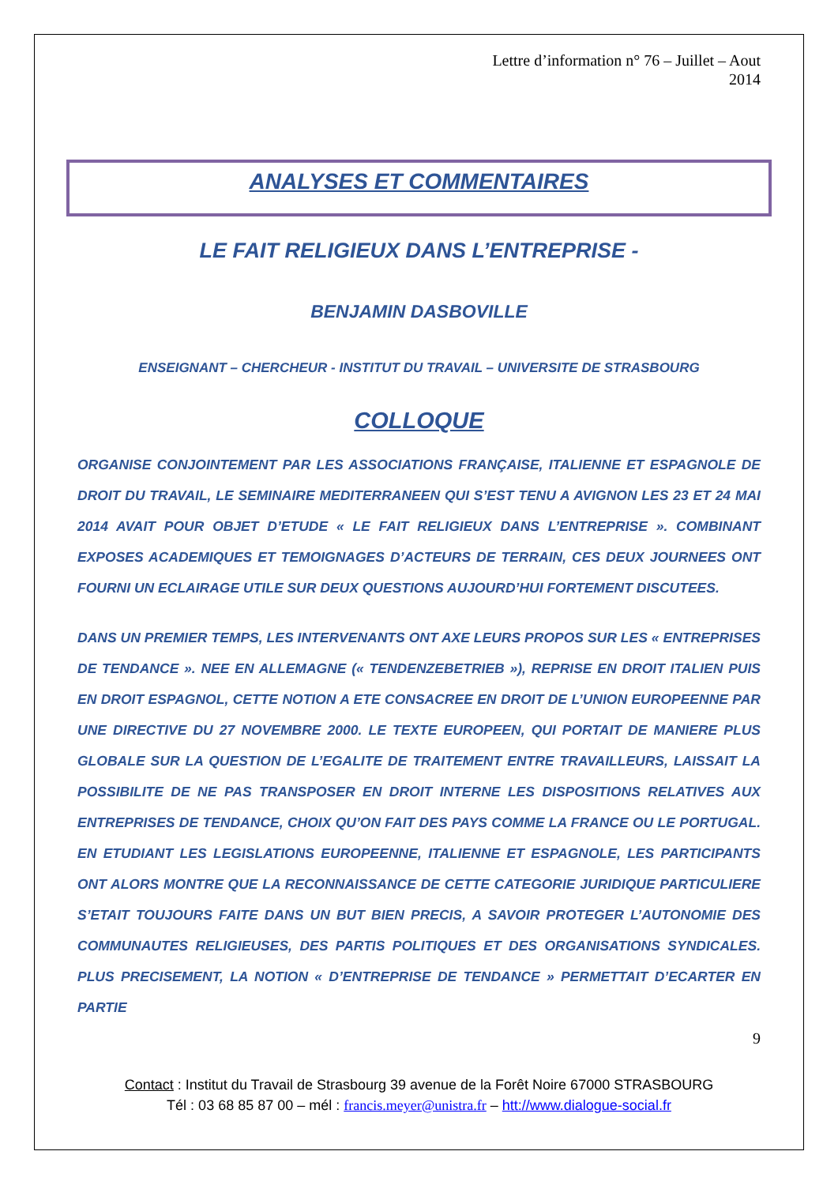Lettre d’information n° 76 – Juillet – Aout
2014
ANALYSES ET COMMENTAIRES
LE FAIT RELIGIEUX DANS L’ENTREPRISE -
BENJAMIN DASBOVILLE
ENSEIGNANT – CHERCHEUR - INSTITUT DU TRAVAIL – UNIVERSITE DE STRASBOURG
COLLOQUE
ORGANISE CONJOINTEMENT PAR LES ASSOCIATIONS FRANÇAISE, ITALIENNE ET ESPAGNOLE DE DROIT DU TRAVAIL, LE SEMINAIRE MEDITERRANEEN QUI S’EST TENU A AVIGNON LES 23 ET 24 MAI 2014 AVAIT POUR OBJET D’ETUDE « LE FAIT RELIGIEUX DANS L’ENTREPRISE ». COMBINANT EXPOSES ACADEMIQUES ET TEMOIGNAGES D’ACTEURS DE TERRAIN, CES DEUX JOURNEES ONT FOURNI UN ECLAIRAGE UTILE SUR DEUX QUESTIONS AUJOURD’HUI FORTEMENT DISCUTEES.
DANS UN PREMIER TEMPS, LES INTERVENANTS ONT AXE LEURS PROPOS SUR LES « ENTREPRISES DE TENDANCE ». NEE EN ALLEMAGNE (« TENDENZEBETRIEB »), REPRISE EN DROIT ITALIEN PUIS EN DROIT ESPAGNOL, CETTE NOTION A ETE CONSACREE EN DROIT DE L’UNION EUROPEENNE PAR UNE DIRECTIVE DU 27 NOVEMBRE 2000. LE TEXTE EUROPEEN, QUI PORTAIT DE MANIERE PLUS GLOBALE SUR LA QUESTION DE L’EGALITE DE TRAITEMENT ENTRE TRAVAILLEURS, LAISSAIT LA POSSIBILITE DE NE PAS TRANSPOSER EN DROIT INTERNE LES DISPOSITIONS RELATIVES AUX ENTREPRISES DE TENDANCE, CHOIX QU’ON FAIT DES PAYS COMME LA FRANCE OU LE PORTUGAL. EN ETUDIANT LES LEGISLATIONS EUROPEENNE, ITALIENNE ET ESPAGNOLE, LES PARTICIPANTS ONT ALORS MONTRE QUE LA RECONNAISSANCE DE CETTE CATEGORIE JURIDIQUE PARTICULIERE S’ETAIT TOUJOURS FAITE DANS UN BUT BIEN PRECIS, A SAVOIR PROTEGER L’AUTONOMIE DES COMMUNAUTES RELIGIEUSES, DES PARTIS POLITIQUES ET DES ORGANISATIONS SYNDICALES. PLUS PRECISEMENT, LA NOTION « D’ENTREPRISE DE TENDANCE » PERMETTAIT D’ECARTER EN PARTIE
9
Contact : Institut du Travail de Strasbourg 39 avenue de la Forêt Noire 67000 STRASBOURG
Tél : 03 68 85 87 00 – mél : francis.meyer@unistra.fr – htt://www.dialogue-social.fr